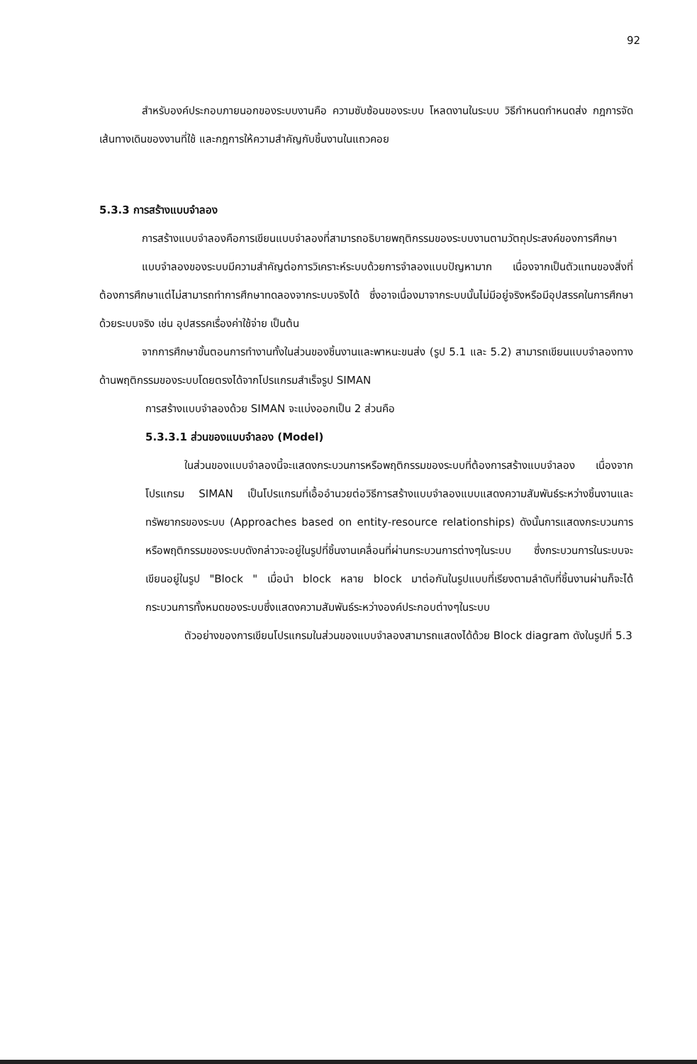92
สำหรับองค์ประกอบภายนอกของระบบงานคือ ความซับซ้อนของระบบ โหลดงานในระบบ วิธีกำหนดกำหนดส่ง กฎการจัดเส้นทางเดินของงานที่ใช้ และกฎการให้ความสำคัญกับชิ้นงานในแถวคอย
5.3.3 การสร้างแบบจำลอง
การสร้างแบบจำลองคือการเขียนแบบจำลองที่สามารถอธิบายพฤติกรรมของระบบงานตามวัตถุประสงค์ของการศึกษา
แบบจำลองของระบบมีความสำคัญต่อการวิเคราะห์ระบบด้วยการจำลองแบบปัญหามาก เนื่องจากเป็นตัวแทนของสิ่งที่ต้องการศึกษาแต่ไม่สามารถทำการศึกษาทดลองจากระบบจริงได้ ซึ่งอาจเนื่องมาจากระบบนั้นไม่มีอยู่จริงหรือมีอุปสรรคในการศึกษาด้วยระบบจริง เช่น อุปสรรคเรื่องค่าใช้จ่าย เป็นต้น
จากการศึกษาขั้นตอนการทำงานทั้งในส่วนของชิ้นงานและพาหนะขนส่ง (รูป 5.1 และ 5.2) สามารถเขียนแบบจำลองทางด้านพฤติกรรมของระบบโดยตรงได้จากโปรแกรมสำเร็จรูป SIMAN
การสร้างแบบจำลองด้วย SIMAN จะแบ่งออกเป็น 2 ส่วนคือ
5.3.3.1 ส่วนของแบบจำลอง (Model)
ในส่วนของแบบจำลองนี้จะแสดงกระบวนการหรือพฤติกรรมของระบบที่ต้องการสร้างแบบจำลอง เนื่องจากโปรแกรม SIMAN เป็นโปรแกรมที่เอื้ออำนวยต่อวิธีการสร้างแบบจำลองแบบแสดงความสัมพันธ์ระหว่างชิ้นงานและทรัพยากรของระบบ (Approaches based on entity-resource relationships) ดังนั้นการแสดงกระบวนการหรือพฤติกรรมของระบบดังกล่าวจะอยู่ในรูปที่ชิ้นงานเคลื่อนที่ผ่านกระบวนการต่างๆในระบบ ซึ่งกระบวนการในระบบจะเขียนอยู่ในรูป "Block " เมื่อนำ block หลาย block มาต่อกันในรูปแบบที่เรียงตามลำดับที่ชิ้นงานผ่านก็จะได้กระบวนการทั้งหมดของระบบซึ่งแสดงความสัมพันธ์ระหว่างองค์ประกอบต่างๆในระบบ
ตัวอย่างของการเขียนโปรแกรมในส่วนของแบบจำลองสามารถแสดงได้ด้วย Block diagram ดังในรูปที่ 5.3